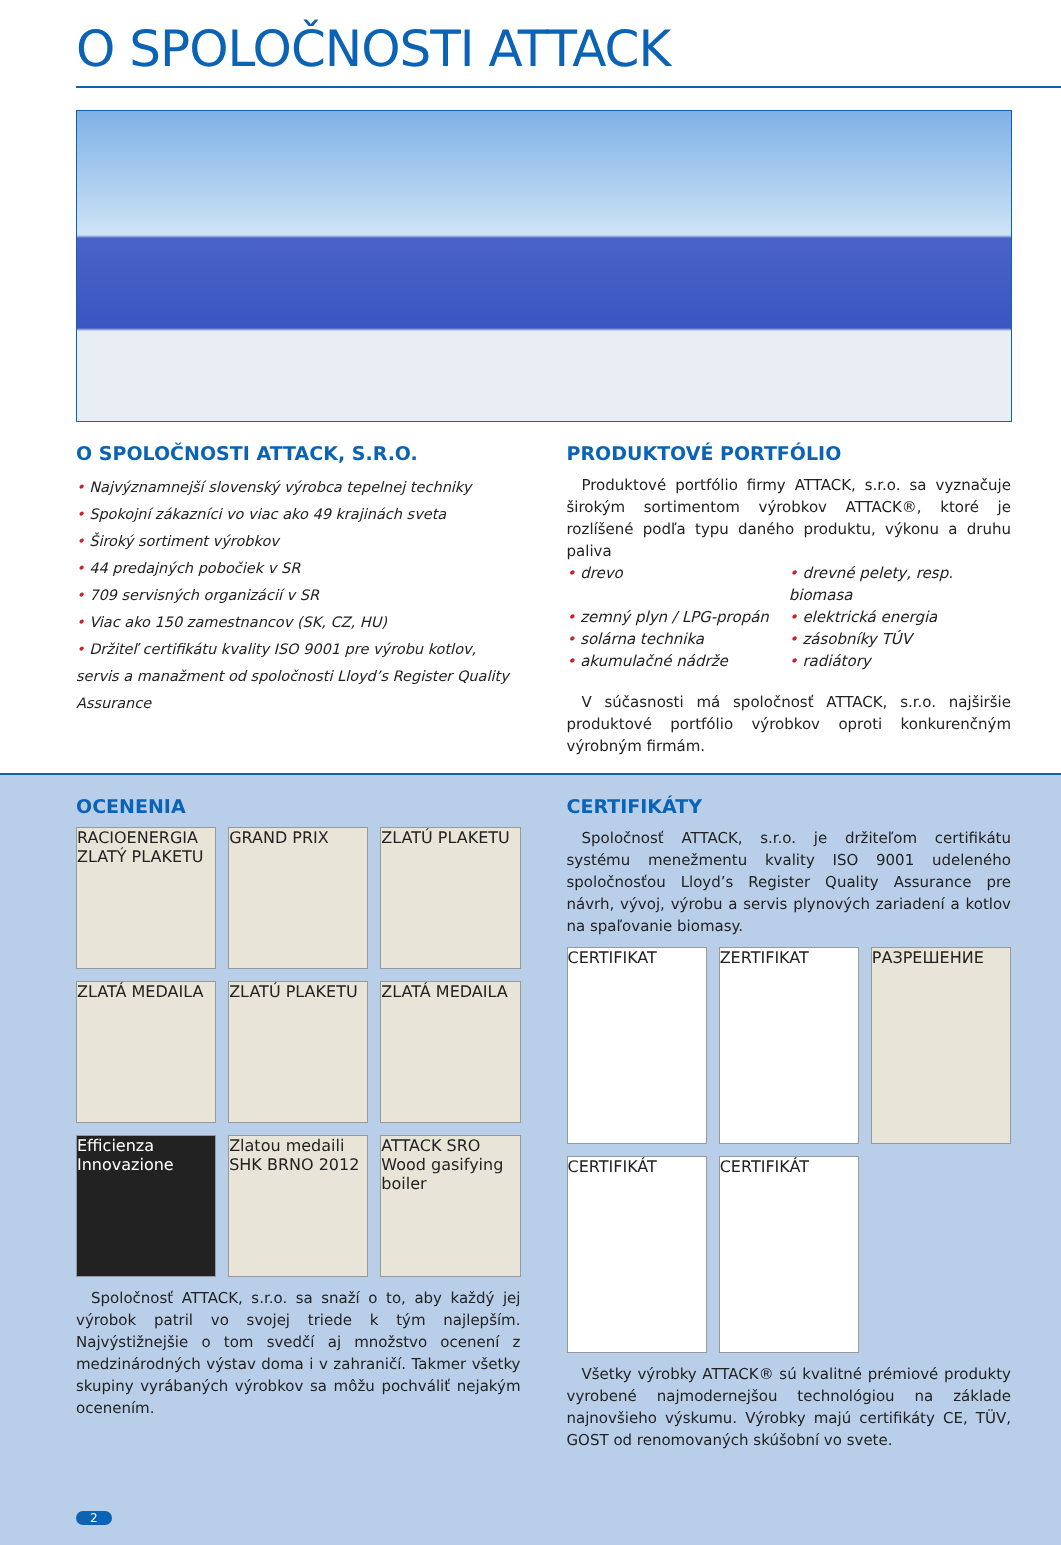O SPOLOČNOSTI ATTACK
O SPOLOČNOSTI ATTACK, S.R.O.
• Najvýznamnejší slovenský výrobca tepelnej techniky
• Spokojní zákazníci vo viac ako 49 krajinách sveta
• Široký sortiment výrobkov
• 44 predajných pobočiek v SR
• 709 servisných organizácií v SR
• Viac ako 150 zamestnancov (SK, CZ, HU)
• Držiteľ certifikátu kvality ISO 9001 pre výrobu kotlov, servis a manažment od spoločnosti Lloyd’s Register Quality Assurance
PRODUKTOVÉ PORTFÓLIO
Produktové portfólio firmy ATTACK, s.r.o. sa vyznačuje širokým sortimentom výrobkov ATTACK®, ktoré je rozlíšené podľa typu daného produktu, výkonu a druhu paliva
• drevo • drevné pelety, resp. biomasa • zemný plyn / LPG-propán • elektrická energia • solárna technika • zásobníky TÚV • akumulačné nádrže • radiátory
V súčasnosti má spoločnosť ATTACK, s.r.o. najširšie produktové portfólio výrobkov oproti konkurenčným výrobným firmám.
OCENENIA
RACIOENERGIA ZLATÝ PLAKETU
GRAND PRIX
ZLATÚ PLAKETU
ZLATÁ MEDAILA
ZLATÚ PLAKETU
ZLATÁ MEDAILA
Efficienza Innovazione
Zlatou medaili SHK BRNO 2012
ATTACK SRO Wood gasifying boiler
Spoločnosť ATTACK, s.r.o. sa snaží o to, aby každý jej výrobok patril vo svojej triede k tým najlepším. Najvýstižnejšie o tom svedčí aj množstvo ocenení z medzinárodných výstav doma i v zahraničí. Takmer všetky skupiny vyrábaných výrobkov sa môžu pochváliť nejakým ocenením.
CERTIFIKÁTY
Spoločnosť ATTACK, s.r.o. je držiteľom certifikátu systému menežmentu kvality ISO 9001 udeleného spoločnosťou Lloyd’s Register Quality Assurance pre návrh, vývoj, výrobu a servis plynových zariadení a kotlov na spaľovanie biomasy.
CERTIFIKAT
ZERTIFIKAT
РАЗРЕШЕНИЕ
CERTIFIKÁT
CERTIFIKÁT
Všetky výrobky ATTACK® sú kvalitné prémiové produkty vyrobené najmodernejšou technológiou na základe najnovšieho výskumu. Výrobky majú certifikáty CE, TÜV, GOST od renomovaných skúšobní vo svete.
2